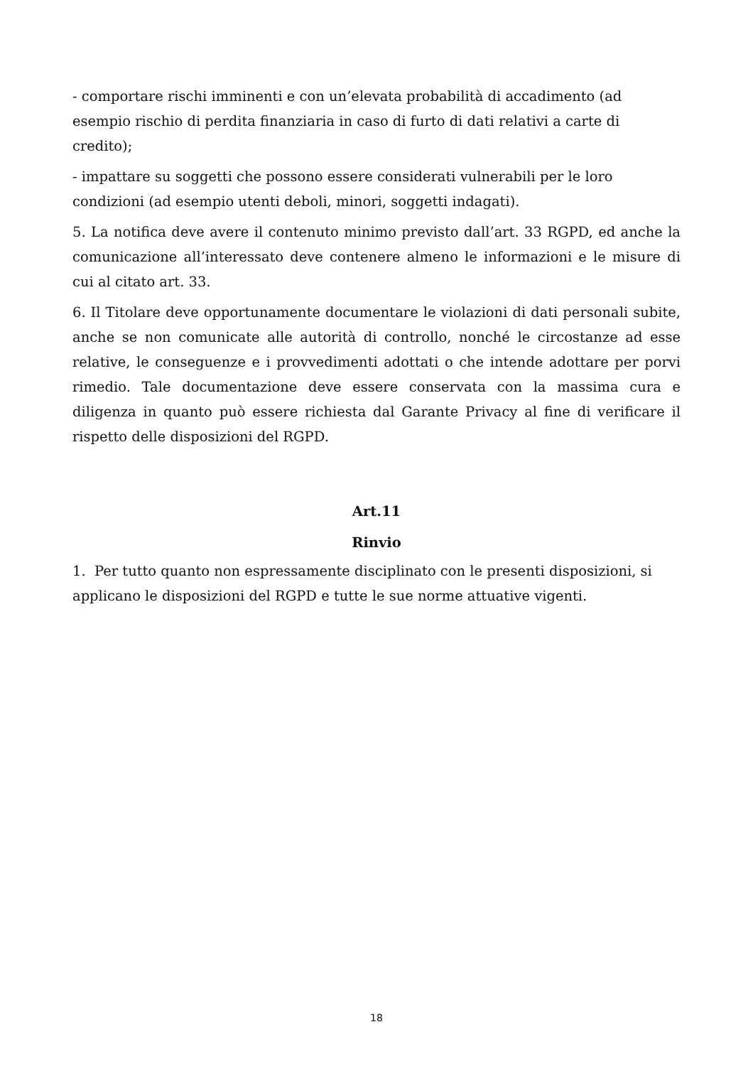- comportare rischi imminenti e con un’elevata probabilità di accadimento (ad esempio rischio di perdita finanziaria in caso di furto di dati relativi a carte di credito);
- impattare su soggetti che possono essere considerati vulnerabili per le loro condizioni (ad esempio utenti deboli, minori, soggetti indagati).
5. La notifica deve avere il contenuto minimo previsto dall’art. 33 RGPD, ed anche la comunicazione all’interessato deve contenere almeno le informazioni e le misure di cui al citato art. 33.
6. Il Titolare deve opportunamente documentare le violazioni di dati personali subite, anche se non comunicate alle autorità di controllo, nonché le circostanze ad esse relative, le conseguenze e i provvedimenti adottati o che intende adottare per porvi rimedio. Tale documentazione deve essere conservata con la massima cura e diligenza in quanto può essere richiesta dal Garante Privacy al fine di verificare il rispetto delle disposizioni del RGPD.
Art.11
Rinvio
1. Per tutto quanto non espressamente disciplinato con le presenti disposizioni, si applicano le disposizioni del RGPD e tutte le sue norme attuative vigenti.
18